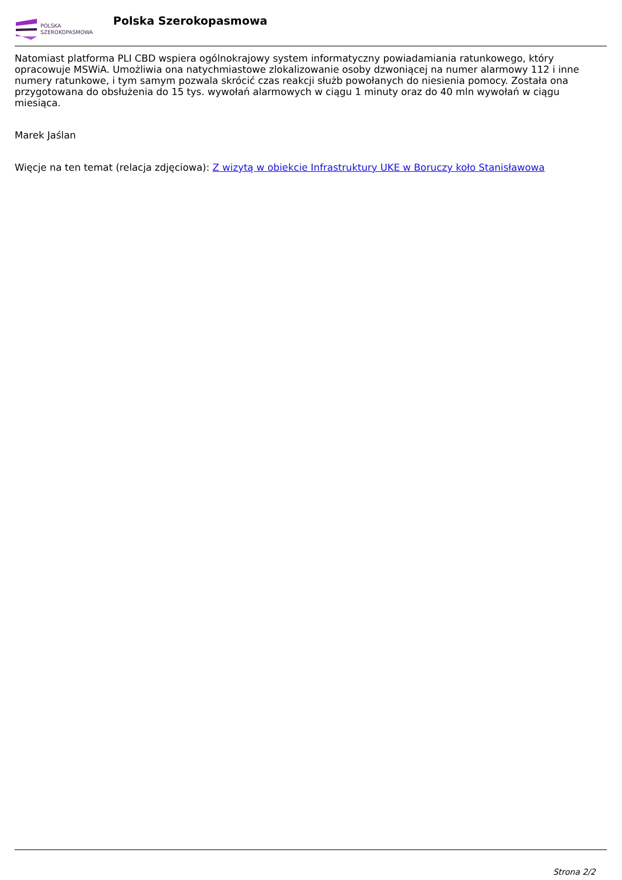POLSKA
SZEROKOPASMOWA
Polska Szerokopasmowa
Natomiast platforma PLI CBD wspiera ogólnokrajowy system informatyczny powiadamiania ratunkowego, który opracowuje MSWiA. Umożliwia ona natychmiastowe zlokalizowanie osoby dzwoniącej na numer alarmowy 112 i inne numery ratunkowe, i tym samym pozwala skrócić czas reakcji służb powołanych do niesienia pomocy. Została ona przygotowana do obsłużenia do 15 tys. wywołań alarmowych w ciągu 1 minuty oraz do 40 mln wywołań w ciągu miesiąca.
Marek Jaślan
Więcje na ten temat (relacja zdjęciowa): Z wizytą w obiekcie Infrastruktury UKE w Boruczy koło Stanisławowa
Strona 2/2